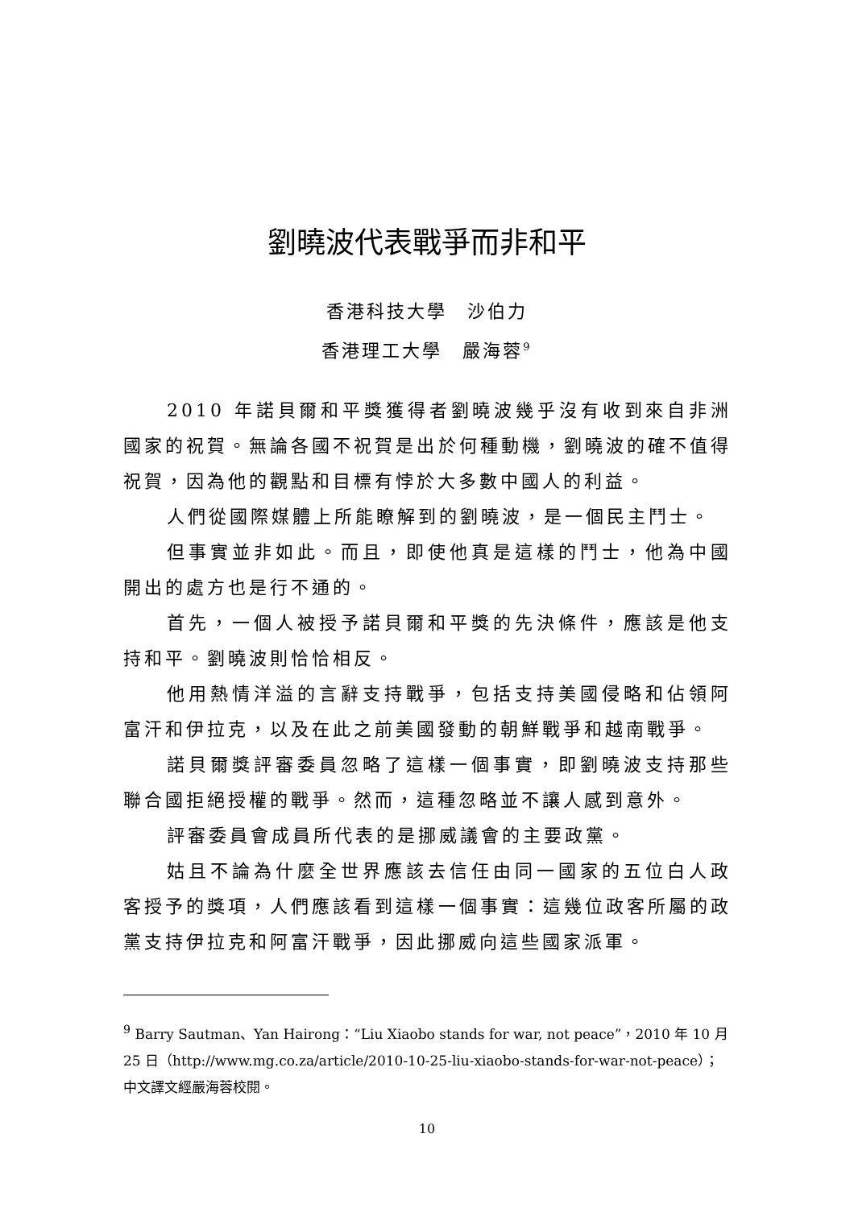劉曉波代表戰爭而非和平
香港科技大學　沙伯力
香港理工大學　嚴海蓉<sup>9</sup>
2010 年諾貝爾和平獎獲得者劉曉波幾乎沒有收到來自非洲國家的祝賀。無論各國不祝賀是出於何種動機，劉曉波的確不值得祝賀，因為他的觀點和目標有悖於大多數中國人的利益。
人們從國際媒體上所能瞭解到的劉曉波，是一個民主鬥士。
但事實並非如此。而且，即使他真是這樣的鬥士，他為中國開出的處方也是行不通的。
首先，一個人被授予諾貝爾和平獎的先決條件，應該是他支持和平。劉曉波則恰恰相反。
他用熱情洋溢的言辭支持戰爭，包括支持美國侵略和佔領阿富汗和伊拉克，以及在此之前美國發動的朝鮮戰爭和越南戰爭。
諾貝爾獎評審委員忽略了這樣一個事實，即劉曉波支持那些聯合國拒絕授權的戰爭。然而，這種忽略並不讓人感到意外。
評審委員會成員所代表的是挪威議會的主要政黨。
姑且不論為什麼全世界應該去信任由同一國家的五位白人政客授予的獎項，人們應該看到這樣一個事實：這幾位政客所屬的政黨支持伊拉克和阿富汗戰爭，因此挪威向這些國家派軍。
<sup>9</sup> Barry Sautman、Yan Hairong：“Liu Xiaobo stands for war, not peace”，2010 年 10 月 25 日（http://www.mg.co.za/article/2010-10-25-liu-xiaobo-stands-for-war-not-peace）；中文譯文經嚴海蓉校閱。
10